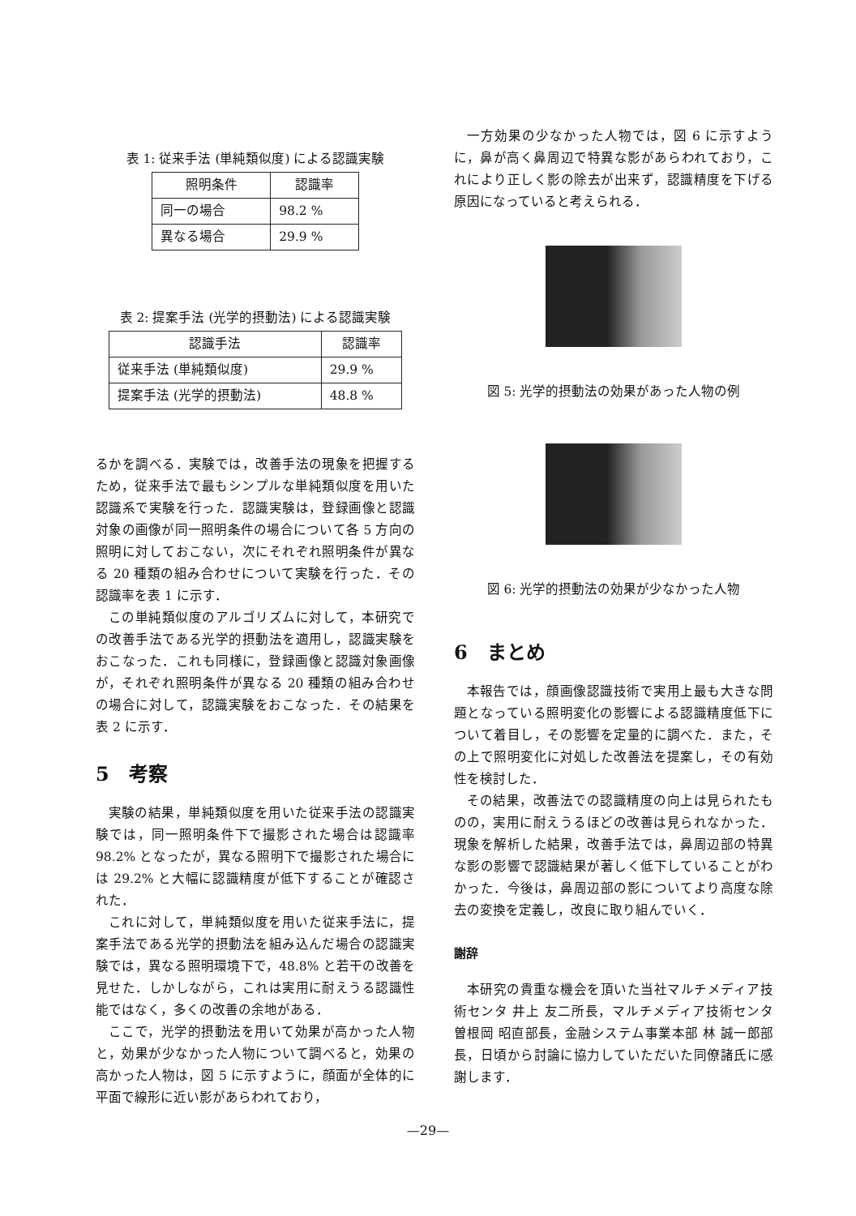表 1: 従来手法 (単純類似度) による認識実験
| 照明条件 | 認識率 |
| --- | --- |
| 同一の場合 | 98.2 % |
| 異なる場合 | 29.9 % |
表 2: 提案手法 (光学的摂動法) による認識実験
| 認識手法 | 認識率 |
| --- | --- |
| 従来手法 (単純類似度) | 29.9 % |
| 提案手法 (光学的摂動法) | 48.8 % |
るかを調べる．実験では，改善手法の現象を把握するため，従来手法で最もシンプルな単純類似度を用いた認識系で実験を行った．認識実験は，登録画像と認識対象の画像が同一照明条件の場合について各 5 方向の照明に対しておこない，次にそれぞれ照明条件が異なる 20 種類の組み合わせについて実験を行った．その認識率を表 1 に示す．
この単純類似度のアルゴリズムに対して，本研究での改善手法である光学的摂動法を適用し，認識実験をおこなった．これも同様に，登録画像と認識対象画像が，それぞれ照明条件が異なる 20 種類の組み合わせの場合に対して，認識実験をおこなった．その結果を表 2 に示す．
5　考察
実験の結果，単純類似度を用いた従来手法の認識実験では，同一照明条件下で撮影された場合は認識率 98.2% となったが，異なる照明下で撮影された場合には 29.2% と大幅に認識精度が低下することが確認された．
これに対して，単純類似度を用いた従来手法に，提案手法である光学的摂動法を組み込んだ場合の認識実験では，異なる照明環境下で，48.8% と若干の改善を見せた．しかしながら，これは実用に耐えうる認識性能ではなく，多くの改善の余地がある．
ここで，光学的摂動法を用いて効果が高かった人物と，効果が少なかった人物について調べると，効果の高かった人物は，図 5 に示すように，顔面が全体的に平面で線形に近い影があらわれており，
一方効果の少なかった人物では，図 6 に示すように，鼻が高く鼻周辺で特異な影があらわれており，これにより正しく影の除去が出来ず，認識精度を下げる原因になっていると考えられる．
図 5: 光学的摂動法の効果があった人物の例
図 6: 光学的摂動法の効果が少なかった人物
6　まとめ
本報告では，顔画像認識技術で実用上最も大きな問題となっている照明変化の影響による認識精度低下について着目し，その影響を定量的に調べた．また，その上で照明変化に対処した改善法を提案し，その有効性を検討した．
その結果，改善法での認識精度の向上は見られたものの，実用に耐えうるほどの改善は見られなかった．現象を解析した結果，改善手法では，鼻周辺部の特異な影の影響で認識結果が著しく低下していることがわかった．今後は，鼻周辺部の影についてより高度な除去の変換を定義し，改良に取り組んでいく．
謝辞
本研究の貴重な機会を頂いた当社マルチメディア技術センタ 井上 友二所長，マルチメディア技術センタ 曽根岡 昭直部長，金融システム事業本部 林 誠一郎部長，日頃から討論に協力していただいた同僚諸氏に感謝します．
—29—